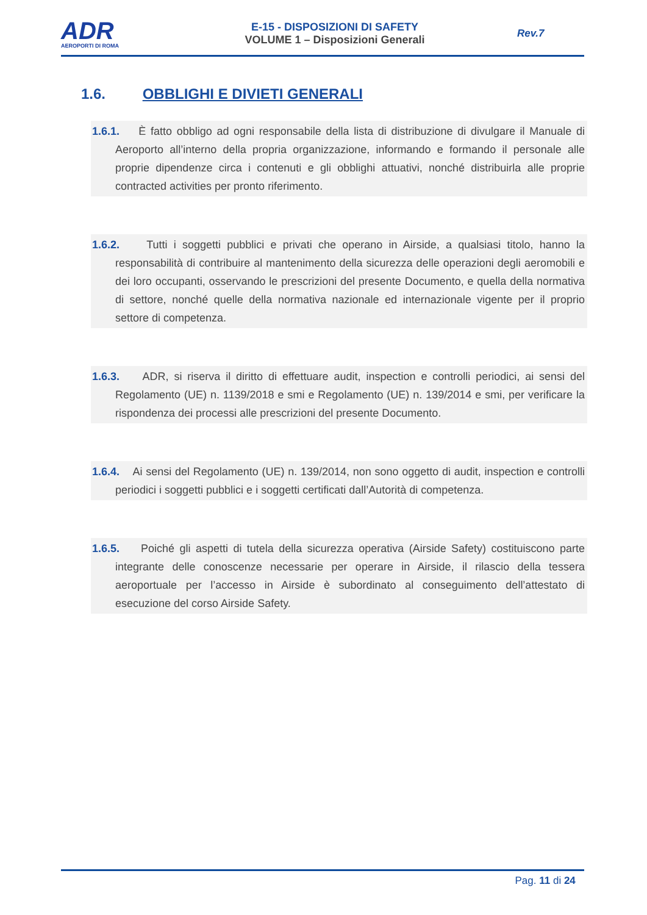ADR
AEROPORTI DI ROMA
E-15 - DISPOSIZIONI DI SAFETY
VOLUME 1 – Disposizioni Generali
Rev.7
1.6. OBBLIGHI E DIVIETI GENERALI
1.6.1. È fatto obbligo ad ogni responsabile della lista di distribuzione di divulgare il Manuale di Aeroporto all’interno della propria organizzazione, informando e formando il personale alle proprie dipendenze circa i contenuti e gli obblighi attuativi, nonché distribuirla alle proprie contracted activities per pronto riferimento.
1.6.2. Tutti i soggetti pubblici e privati che operano in Airside, a qualsiasi titolo, hanno la responsabilità di contribuire al mantenimento della sicurezza delle operazioni degli aeromobili e dei loro occupanti, osservando le prescrizioni del presente Documento, e quella della normativa di settore, nonché quelle della normativa nazionale ed internazionale vigente per il proprio settore di competenza.
1.6.3. ADR, si riserva il diritto di effettuare audit, inspection e controlli periodici, ai sensi del Regolamento (UE) n. 1139/2018 e smi e Regolamento (UE) n. 139/2014 e smi, per verificare la rispondenza dei processi alle prescrizioni del presente Documento.
1.6.4. Ai sensi del Regolamento (UE) n. 139/2014, non sono oggetto di audit, inspection e controlli periodici i soggetti pubblici e i soggetti certificati dall’Autorità di competenza.
1.6.5. Poiché gli aspetti di tutela della sicurezza operativa (Airside Safety) costituiscono parte integrante delle conoscenze necessarie per operare in Airside, il rilascio della tessera aeroportuale per l’accesso in Airside è subordinato al conseguimento dell’attestato di esecuzione del corso Airside Safety.
Pag. 11 di 24